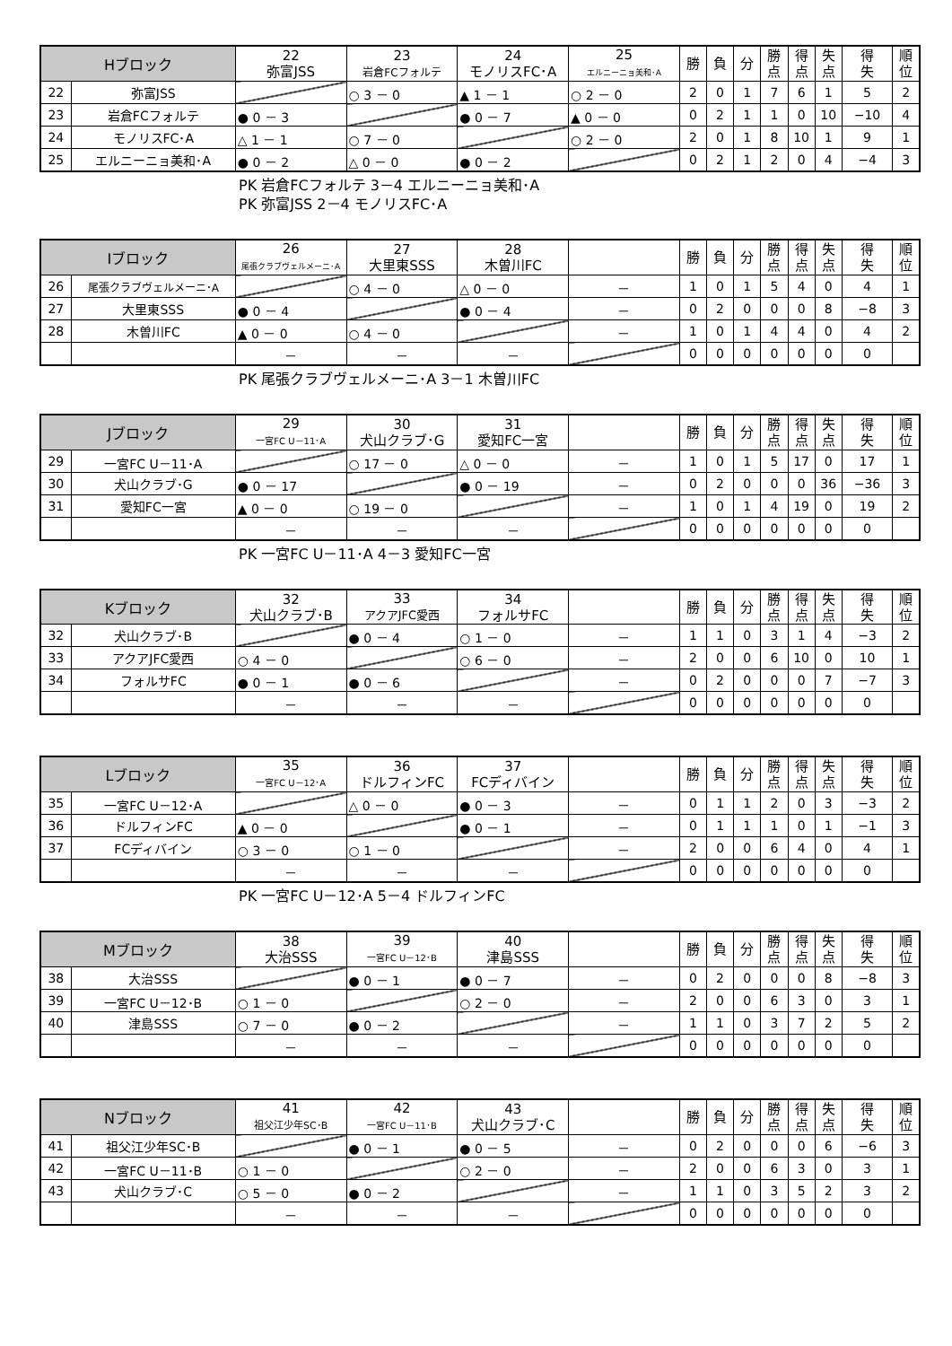| Hブロック | | 22 弥富JSS | 23 岩倉FCフォルテ | 24 モノリスFC･A | 25 エルニーニョ美和･A | 勝 | 負 | 分 | 勝 点 | 得 点 | 失 点 | 得 失 | 順 位 |
| --- | --- | --- | --- | --- | --- | --- | --- | --- | --- | --- | --- | --- | --- |
| 22 | 弥富JSS | | ○ 3 － 0 | ▲ 1 － 1 | ○ 2 － 0 | 2 | 0 | 1 | 7 | 6 | 1 | 5 | 2 |
| 23 | 岩倉FCフォルテ | ● 0 － 3 | | ● 0 － 7 | ▲ 0 － 0 | 0 | 2 | 1 | 1 | 0 | 10 | −10 | 4 |
| 24 | モノリスFC･A | △ 1 － 1 | ○ 7 － 0 | | ○ 2 － 0 | 2 | 0 | 1 | 8 | 10 | 1 | 9 | 1 |
| 25 | エルニーニョ美和･A | ● 0 － 2 | △ 0 － 0 | ● 0 － 2 | | 0 | 2 | 1 | 2 | 0 | 4 | −4 | 3 |
PK 岩倉FCフォルテ 3－4 エルニーニョ美和･A
PK 弥富JSS 2－4 モノリスFC･A
| Iブロック | | 26 尾張クラブヴェルメーニ･A | 27 大里東SSS | 28 木曽川FC | | 勝 | 負 | 分 | 勝 点 | 得 点 | 失 点 | 得 失 | 順 位 |
| --- | --- | --- | --- | --- | --- | --- | --- | --- | --- | --- | --- | --- | --- |
| 26 | 尾張クラブヴェルメーニ･A | | ○ 4 － 0 | △ 0 － 0 | － | 1 | 0 | 1 | 5 | 4 | 0 | 4 | 1 |
| 27 | 大里東SSS | ● 0 － 4 | | ● 0 － 4 | － | 0 | 2 | 0 | 0 | 0 | 8 | −8 | 3 |
| 28 | 木曽川FC | ▲ 0 － 0 | ○ 4 － 0 | | － | 1 | 0 | 1 | 4 | 4 | 0 | 4 | 2 |
| | | － | － | － | | 0 | 0 | 0 | 0 | 0 | 0 | 0 | |
PK 尾張クラブヴェルメーニ･A 3－1 木曽川FC
| Jブロック | | 29 一宮FC U－11･A | 30 犬山クラブ･G | 31 愛知FC一宮 | | 勝 | 負 | 分 | 勝 点 | 得 点 | 失 点 | 得 失 | 順 位 |
| --- | --- | --- | --- | --- | --- | --- | --- | --- | --- | --- | --- | --- | --- |
| 29 | 一宮FC U－11･A | | ○ 17 － 0 | △ 0 － 0 | － | 1 | 0 | 1 | 5 | 17 | 0 | 17 | 1 |
| 30 | 犬山クラブ･G | ● 0 － 17 | | ● 0 － 19 | － | 0 | 2 | 0 | 0 | 0 | 36 | −36 | 3 |
| 31 | 愛知FC一宮 | ▲ 0 － 0 | ○ 19 － 0 | | － | 1 | 0 | 1 | 4 | 19 | 0 | 19 | 2 |
| | | － | － | － | | 0 | 0 | 0 | 0 | 0 | 0 | 0 | |
PK 一宮FC U－11･A 4－3 愛知FC一宮
| Kブロック | | 32 犬山クラブ･B | 33 アクアJFC愛西 | 34 フォルサFC | | 勝 | 負 | 分 | 勝 点 | 得 点 | 失 点 | 得 失 | 順 位 |
| --- | --- | --- | --- | --- | --- | --- | --- | --- | --- | --- | --- | --- | --- |
| 32 | 犬山クラブ･B | | ● 0 － 4 | ○ 1 － 0 | － | 1 | 1 | 0 | 3 | 1 | 4 | −3 | 2 |
| 33 | アクアJFC愛西 | ○ 4 － 0 | | ○ 6 － 0 | － | 2 | 0 | 0 | 6 | 10 | 0 | 10 | 1 |
| 34 | フォルサFC | ● 0 － 1 | ● 0 － 6 | | － | 0 | 2 | 0 | 0 | 0 | 7 | −7 | 3 |
| | | － | － | － | | 0 | 0 | 0 | 0 | 0 | 0 | 0 | |
| Lブロック | | 35 一宮FC U－12･A | 36 ドルフィンFC | 37 FCディバイン | | 勝 | 負 | 分 | 勝 点 | 得 点 | 失 点 | 得 失 | 順 位 |
| --- | --- | --- | --- | --- | --- | --- | --- | --- | --- | --- | --- | --- | --- |
| 35 | 一宮FC U－12･A | | △ 0 － 0 | ● 0 － 3 | － | 0 | 1 | 1 | 2 | 0 | 3 | −3 | 2 |
| 36 | ドルフィンFC | ▲ 0 － 0 | | ● 0 － 1 | － | 0 | 1 | 1 | 1 | 0 | 1 | −1 | 3 |
| 37 | FCディバイン | ○ 3 － 0 | ○ 1 － 0 | | － | 2 | 0 | 0 | 6 | 4 | 0 | 4 | 1 |
| | | － | － | － | | 0 | 0 | 0 | 0 | 0 | 0 | 0 | |
PK 一宮FC U－12･A 5－4 ドルフィンFC
| Mブロック | | 38 大治SSS | 39 一宮FC U－12･B | 40 津島SSS | | 勝 | 負 | 分 | 勝 点 | 得 点 | 失 点 | 得 失 | 順 位 |
| --- | --- | --- | --- | --- | --- | --- | --- | --- | --- | --- | --- | --- | --- |
| 38 | 大治SSS | | ● 0 － 1 | ● 0 － 7 | － | 0 | 2 | 0 | 0 | 0 | 8 | −8 | 3 |
| 39 | 一宮FC U－12･B | ○ 1 － 0 | | ○ 2 － 0 | － | 2 | 0 | 0 | 6 | 3 | 0 | 3 | 1 |
| 40 | 津島SSS | ○ 7 － 0 | ● 0 － 2 | | － | 1 | 1 | 0 | 3 | 7 | 2 | 5 | 2 |
| | | － | － | － | | 0 | 0 | 0 | 0 | 0 | 0 | 0 | |
| Nブロック | | 41 祖父江少年SC･B | 42 一宮FC U－11･B | 43 犬山クラブ･C | | 勝 | 負 | 分 | 勝 点 | 得 点 | 失 点 | 得 失 | 順 位 |
| --- | --- | --- | --- | --- | --- | --- | --- | --- | --- | --- | --- | --- | --- |
| 41 | 祖父江少年SC･B | | ● 0 － 1 | ● 0 － 5 | － | 0 | 2 | 0 | 0 | 0 | 6 | −6 | 3 |
| 42 | 一宮FC U－11･B | ○ 1 － 0 | | ○ 2 － 0 | － | 2 | 0 | 0 | 6 | 3 | 0 | 3 | 1 |
| 43 | 犬山クラブ･C | ○ 5 － 0 | ● 0 － 2 | | － | 1 | 1 | 0 | 3 | 5 | 2 | 3 | 2 |
| | | － | － | － | | 0 | 0 | 0 | 0 | 0 | 0 | 0 | |